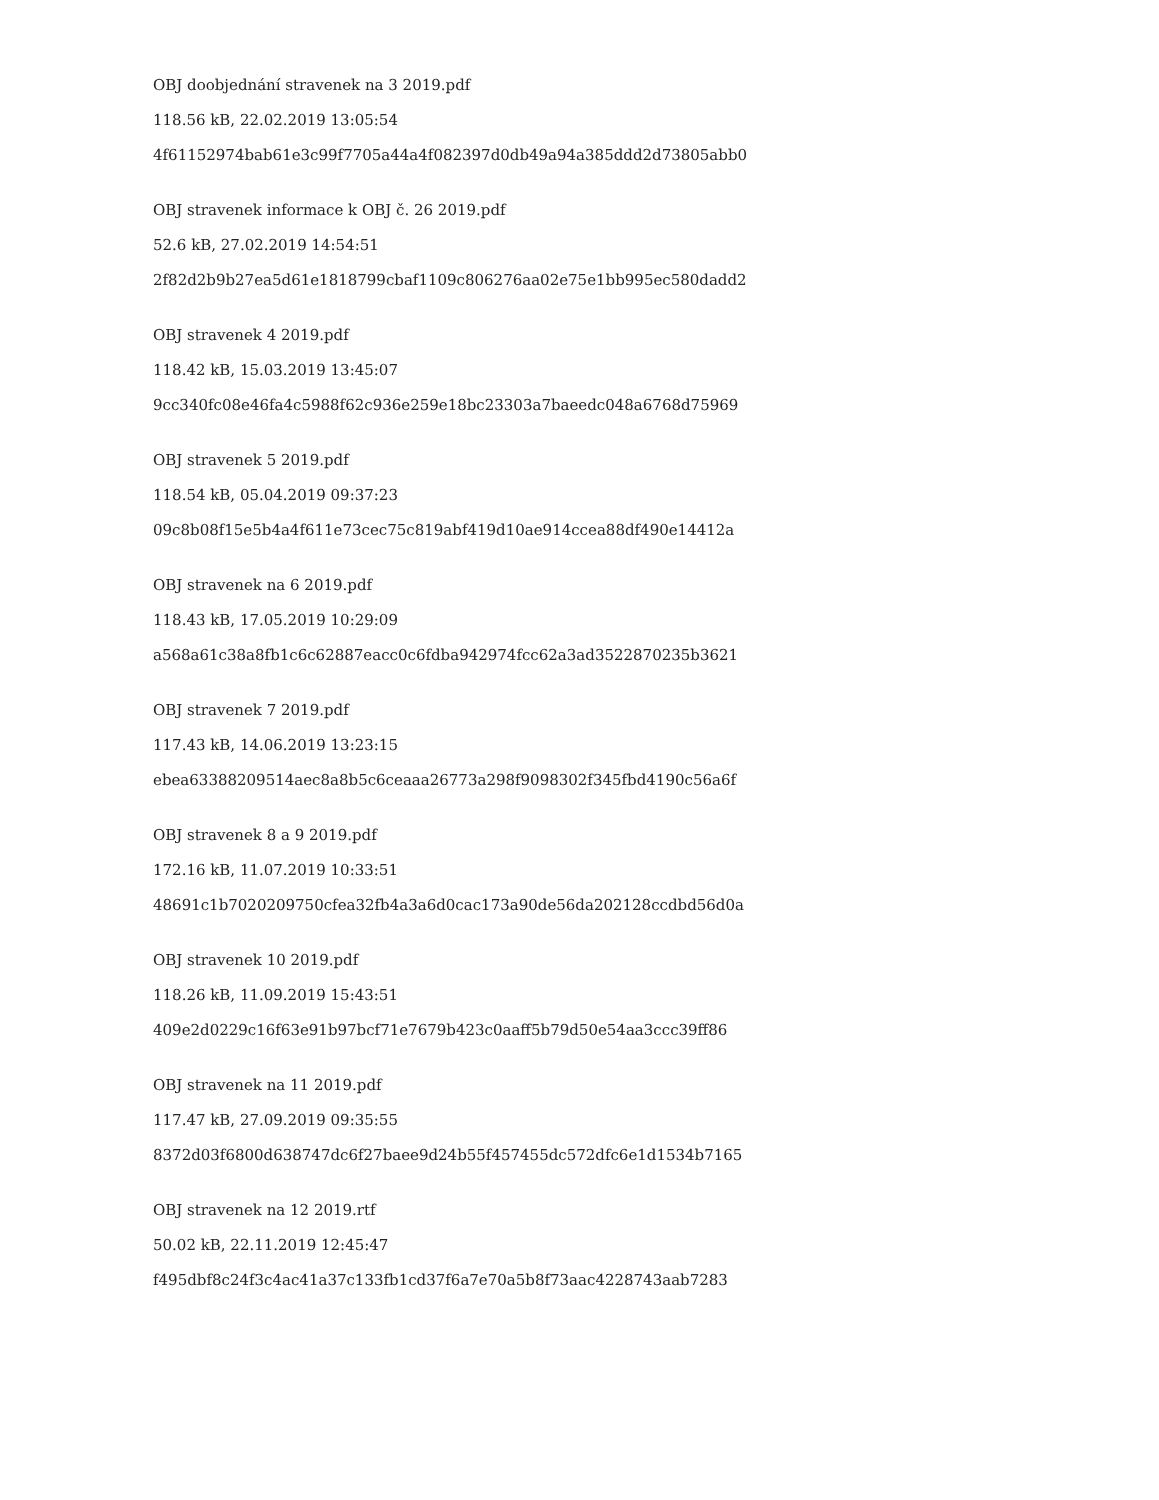OBJ doobjednání stravenek na 3 2019.pdf
118.56 kB, 22.02.2019 13:05:54
4f61152974bab61e3c99f7705a44a4f082397d0db49a94a385ddd2d73805abb0
OBJ stravenek informace k OBJ č. 26 2019.pdf
52.6 kB, 27.02.2019 14:54:51
2f82d2b9b27ea5d61e1818799cbaf1109c806276aa02e75e1bb995ec580dadd2
OBJ stravenek 4 2019.pdf
118.42 kB, 15.03.2019 13:45:07
9cc340fc08e46fa4c5988f62c936e259e18bc23303a7baeedc048a6768d75969
OBJ stravenek 5 2019.pdf
118.54 kB, 05.04.2019 09:37:23
09c8b08f15e5b4a4f611e73cec75c819abf419d10ae914ccea88df490e14412a
OBJ stravenek na 6 2019.pdf
118.43 kB, 17.05.2019 10:29:09
a568a61c38a8fb1c6c62887eacc0c6fdba942974fcc62a3ad3522870235b3621
OBJ stravenek 7 2019.pdf
117.43 kB, 14.06.2019 13:23:15
ebea63388209514aec8a8b5c6ceaaa26773a298f9098302f345fbd4190c56a6f
OBJ stravenek 8 a 9 2019.pdf
172.16 kB, 11.07.2019 10:33:51
48691c1b7020209750cfea32fb4a3a6d0cac173a90de56da202128ccdbd56d0a
OBJ stravenek 10 2019.pdf
118.26 kB, 11.09.2019 15:43:51
409e2d0229c16f63e91b97bcf71e7679b423c0aaff5b79d50e54aa3ccc39ff86
OBJ stravenek na 11 2019.pdf
117.47 kB, 27.09.2019 09:35:55
8372d03f6800d638747dc6f27baee9d24b55f457455dc572dfc6e1d1534b7165
OBJ stravenek na 12 2019.rtf
50.02 kB, 22.11.2019 12:45:47
f495dbf8c24f3c4ac41a37c133fb1cd37f6a7e70a5b8f73aac4228743aab7283